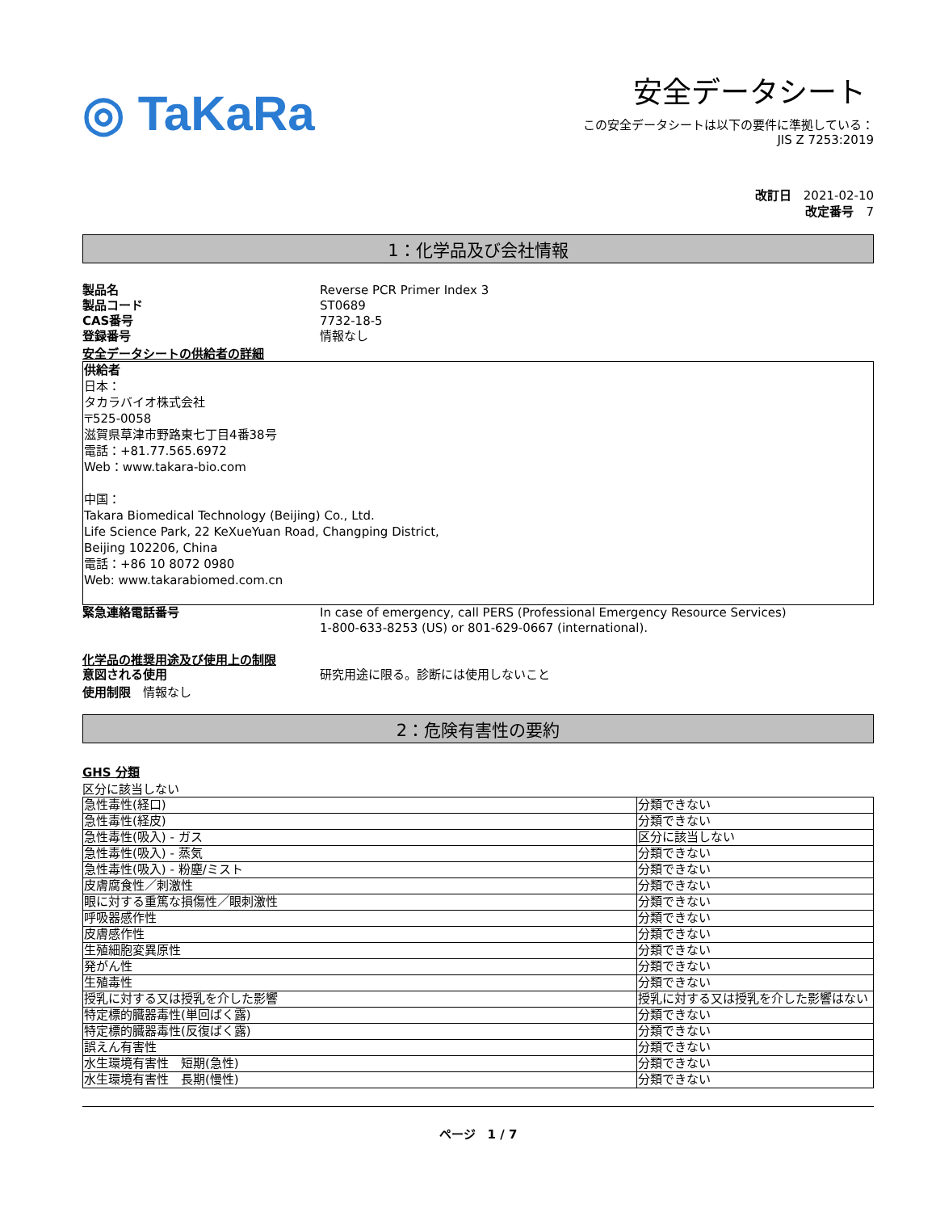◎ TaKaRa
安全データシート
この安全データシートは以下の要件に準拠している：
JIS Z 7253:2019
改訂日　2021-02-10
改定番号　7
1：化学品及び会社情報
製品名 Reverse PCR Primer Index 3
製品コード ST0689
CAS番号 7732-18-5
登録番号 情報なし
安全データシートの供給者の詳細
供給者
日本：
タカラバイオ株式会社
〒525-0058
滋賀県草津市野路東七丁目4番38号
電話：+81.77.565.6972
Web：www.takara-bio.com
中国：
Takara Biomedical Technology (Beijing) Co., Ltd.
Life Science Park, 22 KeXueYuan Road, Changping District,
Beijing 102206, China
電話：+86 10 8072 0980
Web: www.takarabiomed.com.cn
緊急連絡電話番号 In case of emergency, call PERS (Professional Emergency Resource Services)
1-800-633-8253 (US) or 801-629-0667 (international).
化学品の推奨用途及び使用上の制限
意図される使用 研究用途に限る。診断には使用しないこと
使用制限　情報なし
2：危険有害性の要約
GHS 分類
区分に該当しない
| 急性毒性(経口) | 分類できない |
| 急性毒性(経皮) | 分類できない |
| 急性毒性(吸入) - ガス | 区分に該当しない |
| 急性毒性(吸入) - 蒸気 | 分類できない |
| 急性毒性(吸入) - 粉塵/ミスト | 分類できない |
| 皮膚腐食性／刺激性 | 分類できない |
| 眼に対する重篤な損傷性／眼刺激性 | 分類できない |
| 呼吸器感作性 | 分類できない |
| 皮膚感作性 | 分類できない |
| 生殖細胞変異原性 | 分類できない |
| 発がん性 | 分類できない |
| 生殖毒性 | 分類できない |
| 授乳に対する又は授乳を介した影響 | 授乳に対する又は授乳を介した影響はない |
| 特定標的臓器毒性(単回ばく露) | 分類できない |
| 特定標的臓器毒性(反復ばく露) | 分類できない |
| 誤えん有害性 | 分類できない |
| 水生環境有害性 短期(急性) | 分類できない |
| 水生環境有害性 長期(慢性) | 分類できない |
ページ　1 / 7